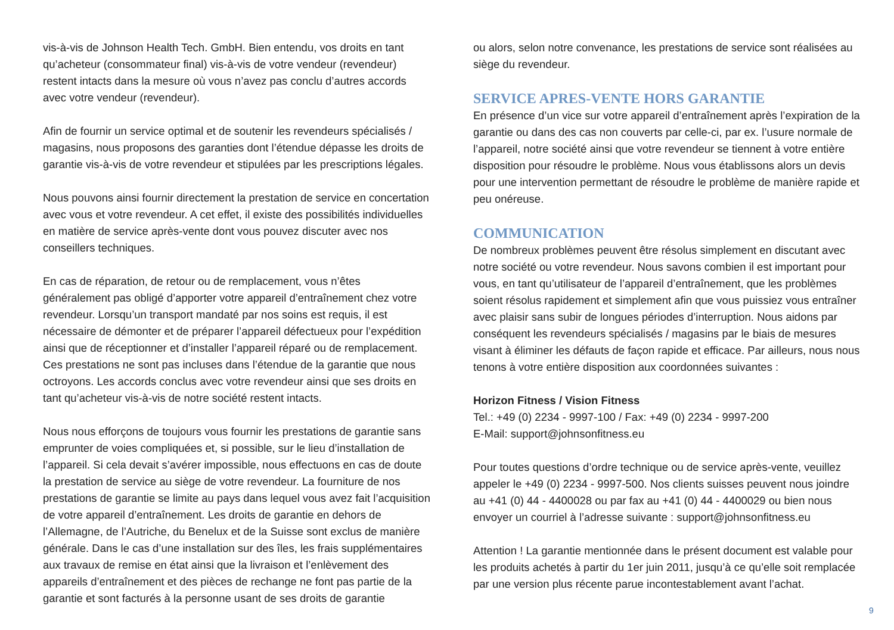vis-à-vis de Johnson Health Tech. GmbH. Bien entendu, vos droits en tant qu’acheteur (consommateur final) vis-à-vis de votre vendeur (revendeur) restent intacts dans la mesure où vous n’avez pas conclu d’autres accords avec votre vendeur (revendeur).
Afin de fournir un service optimal et de soutenir les revendeurs spécialisés / magasins, nous proposons des garanties dont l’étendue dépasse les droits de garantie vis-à-vis de votre revendeur et stipulées par les prescriptions légales.
Nous pouvons ainsi fournir directement la prestation de service en concertation avec vous et votre revendeur. A cet effet, il existe des possibilités individuelles en matière de service après-vente dont vous pouvez discuter avec nos conseillers techniques.
En cas de réparation, de retour ou de remplacement, vous n’êtes généralement pas obligé d’apporter votre appareil d’entraînement chez votre revendeur. Lorsqu’un transport mandaté par nos soins est requis, il est nécessaire de démonter et de préparer l’appareil défectueux pour l’expédition ainsi que de réceptionner et d’installer l’appareil réparé ou de remplacement. Ces prestations ne sont pas incluses dans l’étendue de la garantie que nous octroyons. Les accords conclus avec votre revendeur ainsi que ses droits en tant qu’acheteur vis-à-vis de notre société restent intacts.
Nous nous efforçons de toujours vous fournir les prestations de garantie sans emprunter de voies compliquées et, si possible, sur le lieu d’installation de l’appareil. Si cela devait s’avérer impossible, nous effectuons en cas de doute la prestation de service au siège de votre revendeur. La fourniture de nos prestations de garantie se limite au pays dans lequel vous avez fait l’acquisition de votre appareil d’entraînement. Les droits de garantie en dehors de l’Allemagne, de l’Autriche, du Benelux et de la Suisse sont exclus de manière générale. Dans le cas d’une installation sur des îles, les frais supplémentaires aux travaux de remise en état ainsi que la livraison et l’enlèvement des appareils d’entraînement et des pièces de rechange ne font pas partie de la garantie et sont facturés à la personne usant de ses droits de garantie
ou alors, selon notre convenance, les prestations de service sont réalisées au siège du revendeur.
SERVICE APRES-VENTE HORS GARANTIE
En présence d’un vice sur votre appareil d’entraînement après l’expiration de la garantie ou dans des cas non couverts par celle-ci, par ex. l’usure normale de l’appareil, notre société ainsi que votre revendeur se tiennent à votre entière disposition pour résoudre le problème. Nous vous établissons alors un devis pour une intervention permettant de résoudre le problème de manière rapide et peu onéreuse.
COMMUNICATION
De nombreux problèmes peuvent être résolus simplement en discutant avec notre société ou votre revendeur. Nous savons combien il est important pour vous, en tant qu’utilisateur de l’appareil d’entraînement, que les problèmes soient résolus rapidement et simplement afin que vous puissiez vous entraîner avec plaisir sans subir de longues périodes d’interruption. Nous aidons par conséquent les revendeurs spécialisés / magasins par le biais de mesures visant à éliminer les défauts de façon rapide et efficace. Par ailleurs, nous nous tenons à votre entière disposition aux coordonnées suivantes :
Horizon Fitness / Vision Fitness
Tel.: +49 (0) 2234 - 9997-100 / Fax: +49 (0) 2234 - 9997-200
E-Mail: support@johnsonfitness.eu
Pour toutes questions d’ordre technique ou de service après-vente, veuillez appeler le +49 (0) 2234 - 9997-500. Nos clients suisses peuvent nous joindre au +41 (0) 44 - 4400028 ou par fax au +41 (0) 44 - 4400029 ou bien nous envoyer un courriel à l’adresse suivante : support@johnsonfitness.eu
Attention ! La garantie mentionnée dans le présent document est valable pour les produits achetés à partir du 1er juin 2011, jusqu’à ce qu’elle soit remplacée par une version plus récente parue incontestablement avant l’achat.
9